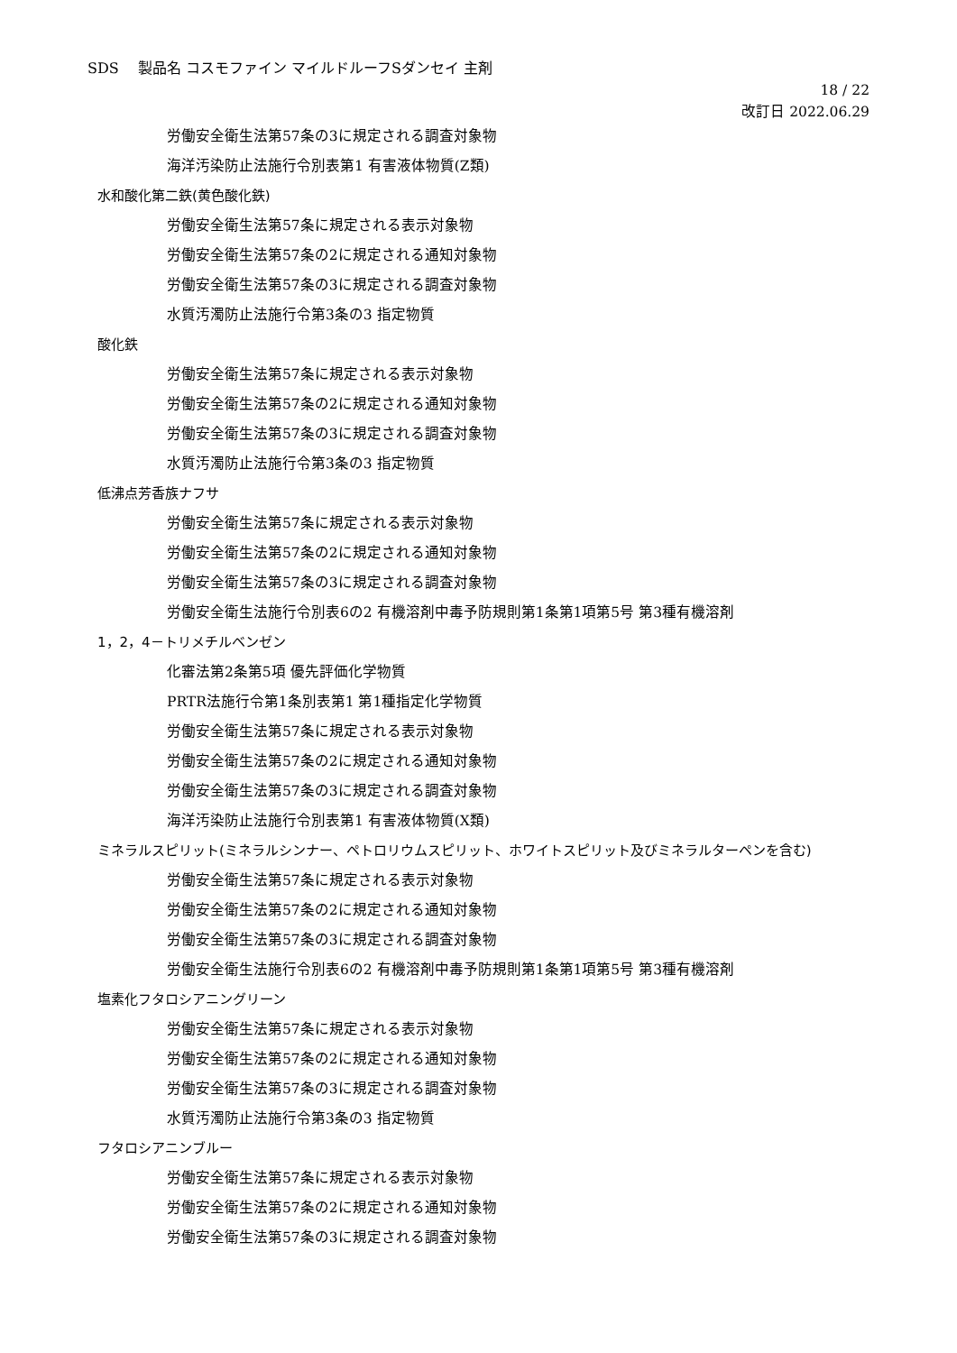SDS　 製品名 コスモファイン マイルドルーフSダンセイ 主剤
18 / 22
改訂日 2022.06.29
労働安全衛生法第57条の3に規定される調査対象物
海洋汚染防止法施行令別表第1 有害液体物質(Z類)
水和酸化第二鉄(黄色酸化鉄)
労働安全衛生法第57条に規定される表示対象物
労働安全衛生法第57条の2に規定される通知対象物
労働安全衛生法第57条の3に規定される調査対象物
水質汚濁防止法施行令第3条の3 指定物質
酸化鉄
労働安全衛生法第57条に規定される表示対象物
労働安全衛生法第57条の2に規定される通知対象物
労働安全衛生法第57条の3に規定される調査対象物
水質汚濁防止法施行令第3条の3 指定物質
低沸点芳香族ナフサ
労働安全衛生法第57条に規定される表示対象物
労働安全衛生法第57条の2に規定される通知対象物
労働安全衛生法第57条の3に規定される調査対象物
労働安全衛生法施行令別表6の2 有機溶剤中毒予防規則第1条第1項第5号 第3種有機溶剤
1，2，4－トリメチルベンゼン
化審法第2条第5項 優先評価化学物質
PRTR法施行令第1条別表第1 第1種指定化学物質
労働安全衛生法第57条に規定される表示対象物
労働安全衛生法第57条の2に規定される通知対象物
労働安全衛生法第57条の3に規定される調査対象物
海洋汚染防止法施行令別表第1 有害液体物質(X類)
ミネラルスピリット(ミネラルシンナー、ペトロリウムスピリット、ホワイトスピリット及びミネラルターペンを含む)
労働安全衛生法第57条に規定される表示対象物
労働安全衛生法第57条の2に規定される通知対象物
労働安全衛生法第57条の3に規定される調査対象物
労働安全衛生法施行令別表6の2 有機溶剤中毒予防規則第1条第1項第5号 第3種有機溶剤
塩素化フタロシアニングリーン
労働安全衛生法第57条に規定される表示対象物
労働安全衛生法第57条の2に規定される通知対象物
労働安全衛生法第57条の3に規定される調査対象物
水質汚濁防止法施行令第3条の3 指定物質
フタロシアニンブルー
労働安全衛生法第57条に規定される表示対象物
労働安全衛生法第57条の2に規定される通知対象物
労働安全衛生法第57条の3に規定される調査対象物